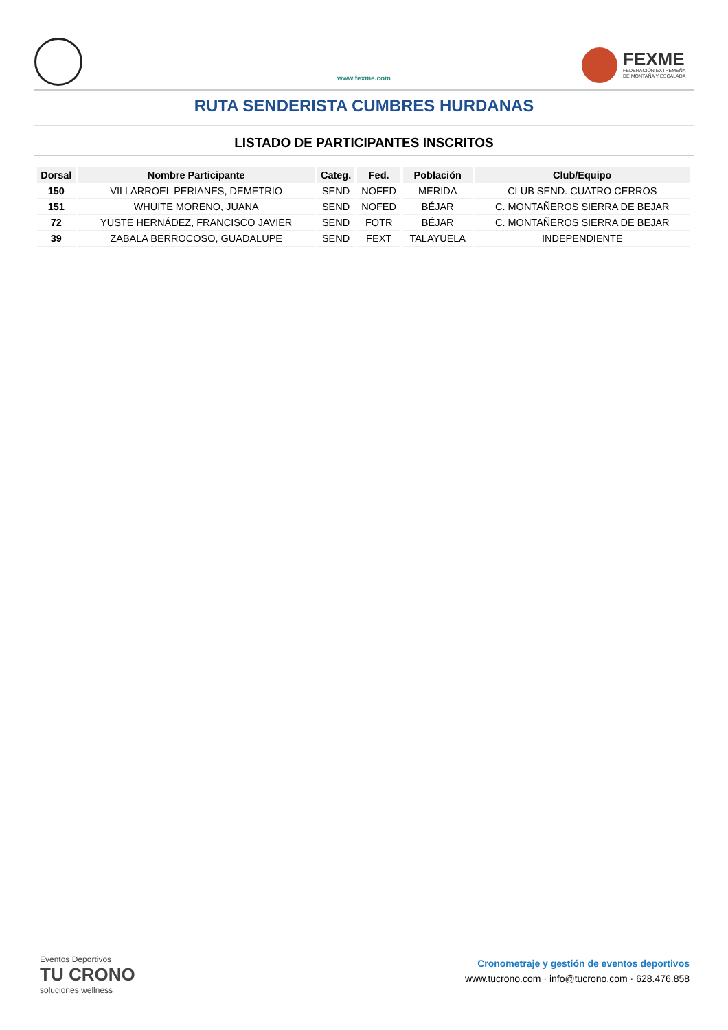www.fexme.com
FEXME
FEDERACIÓN EXTREMEÑA
DE MONTAÑA Y ESCALADA
RUTA SENDERISTA CUMBRES HURDANAS
LISTADO DE PARTICIPANTES INSCRITOS
| Dorsal | Nombre Participante | Categ. | Fed. | Población | Club/Equipo |
| --- | --- | --- | --- | --- | --- |
| 150 | VILLARROEL PERIANES, DEMETRIO | SEND | NOFED | MERIDA | CLUB SEND. CUATRO CERROS |
| 151 | WHUITE MORENO, JUANA | SEND | NOFED | BÉJAR | C. MONTAÑEROS SIERRA DE BEJAR |
| 72 | YUSTE HERNÁDEZ, FRANCISCO JAVIER | SEND | FOTR | BÉJAR | C. MONTAÑEROS SIERRA DE BEJAR |
| 39 | ZABALA BERROCOSO, GUADALUPE | SEND | FEXT | TALAYUELA | INDEPENDIENTE |
Eventos Deportivos
TU CRONO
soluciones wellness
Cronometraje y gestión de eventos deportivos
www.tucrono.com · info@tucrono.com · 628.476.858